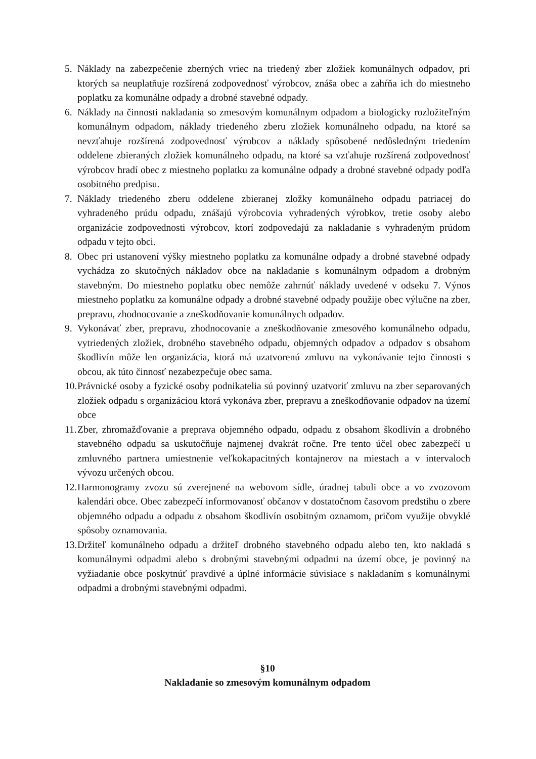5. Náklady na zabezpečenie zberných vriec na triedený zber zložiek komunálnych odpadov, pri ktorých sa neuplatňuje rozšírená zodpovednosť výrobcov, znáša obec a zahŕňa ich do miestneho poplatku za komunálne odpady a drobné stavebné odpady.
6. Náklady na činnosti nakladania so zmesovým komunálnym odpadom a biologicky rozložiteľným komunálnym odpadom, náklady triedeného zberu zložiek komunálneho odpadu, na ktoré sa nevzťahuje rozšírená zodpovednosť výrobcov a náklady spôsobené nedôsledným triedením oddelene zbieraných zložiek komunálneho odpadu, na ktoré sa vzťahuje rozšírená zodpovednosť výrobcov hradí obec z miestneho poplatku za komunálne odpady a drobné stavebné odpady podľa osobitného predpisu.
7. Náklady triedeného zberu oddelene zbieranej zložky komunálneho odpadu patriacej do vyhradeného prúdu odpadu, znášajú výrobcovia vyhradených výrobkov, tretie osoby alebo organizácie zodpovednosti výrobcov, ktorí zodpovedajú za nakladanie s vyhradeným prúdom odpadu v tejto obci.
8. Obec pri ustanovení výšky miestneho poplatku za komunálne odpady a drobné stavebné odpady vychádza zo skutočných nákladov obce na nakladanie s komunálnym odpadom a drobným stavebným. Do miestneho poplatku obec nemôže zahrnúť náklady uvedené v odseku 7. Výnos miestneho poplatku za komunálne odpady a drobné stavebné odpady použije obec výlučne na zber, prepravu, zhodnocovanie a zneškodňovanie komunálnych odpadov.
9. Vykonávať zber, prepravu, zhodnocovanie a zneškodňovanie zmesového komunálneho odpadu, vytriedených zložiek, drobného stavebného odpadu, objemných odpadov a odpadov s obsahom škodlivín môže len organizácia, ktorá má uzatvorenú zmluvu na vykonávanie tejto činnosti s obcou, ak túto činnosť nezabezpečuje obec sama.
10. Právnické osoby a fyzické osoby podnikatelia sú povinný uzatvoriť zmluvu na zber separovaných zložiek odpadu s organizáciou ktorá vykonáva zber, prepravu a zneškodňovanie odpadov na území obce
11. Zber, zhromažďovanie a preprava objemného odpadu, odpadu z obsahom škodlivín a drobného stavebného odpadu sa uskutočňuje najmenej dvakrát ročne. Pre tento účel obec zabezpečí u zmluvného partnera umiestnenie veľkokapacitných kontajnerov na miestach a v intervaloch vývozu určených obcou.
12. Harmonogramy zvozu sú zverejnené na webovom sídle, úradnej tabuli obce a vo zvozovom kalendári obce. Obec zabezpečí informovanosť občanov v dostatočnom časovom predstihu o zbere objemného odpadu a odpadu z obsahom škodlivín osobitným oznamom, pričom využije obvyklé spôsoby oznamovania.
13. Držiteľ komunálneho odpadu a držiteľ drobného stavebného odpadu alebo ten, kto nakladá s komunálnymi odpadmi alebo s drobnými stavebnými odpadmi na území obce, je povinný na vyžiadanie obce poskytnúť pravdivé a úplné informácie súvisiace s nakladaním s komunálnymi odpadmi a drobnými stavebnými odpadmi.
§10
Nakladanie so zmesovým komunálnym odpadom